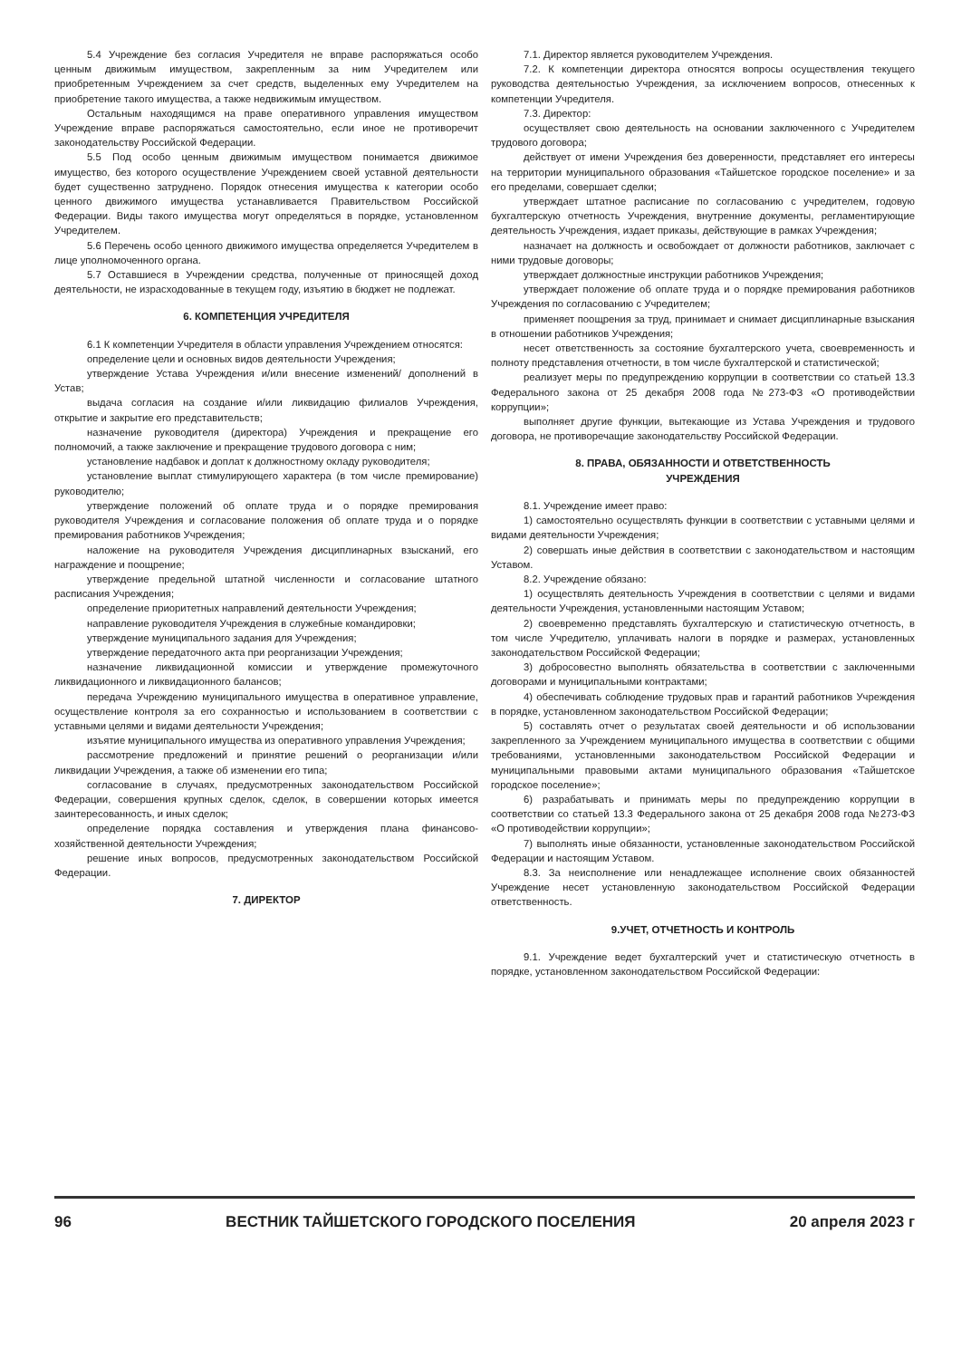5.4 Учреждение без согласия Учредителя не вправе распоряжаться особо ценным движимым имуществом, закрепленным за ним Учредителем или приобретенным Учреждением за счет средств, выделенных ему Учредителем на приобретение такого имущества, а также недвижимым имуществом.
Остальным находящимся на праве оперативного управления имуществом Учреждение вправе распоряжаться самостоятельно, если иное не противоречит законодательству Российской Федерации.
5.5 Под особо ценным движимым имуществом понимается движимое имущество, без которого осуществление Учреждением своей уставной деятельности будет существенно затруднено. Порядок отнесения имущества к категории особо ценного движимого имущества устанавливается Правительством Российской Федерации. Виды такого имущества могут определяться в порядке, установленном Учредителем.
5.6 Перечень особо ценного движимого имущества определяется Учредителем в лице уполномоченного органа.
5.7 Оставшиеся в Учреждении средства, полученные от приносящей доход деятельности, не израсходованные в текущем году, изъятию в бюджет не подлежат.
6. КОМПЕТЕНЦИЯ УЧРЕДИТЕЛЯ
6.1 К компетенции Учредителя в области управления Учреждением относятся:
определение цели и основных видов деятельности Учреждения;
утверждение Устава Учреждения и/или внесение изменений/ дополнений в Устав;
выдача согласия на создание и/или ликвидацию филиалов Учреждения, открытие и закрытие его представительств;
назначение руководителя (директора) Учреждения и прекращение его полномочий, а также заключение и прекращение трудового договора с ним;
установление надбавок и доплат к должностному окладу руководителя;
установление выплат стимулирующего характера (в том числе премирование) руководителю;
утверждение положений об оплате труда и о порядке премирования руководителя Учреждения и согласование положения об оплате труда и о порядке премирования работников Учреждения;
наложение на руководителя Учреждения дисциплинарных взысканий, его награждение и поощрение;
утверждение предельной штатной численности и согласование штатного расписания Учреждения;
определение приоритетных направлений деятельности Учреждения;
направление руководителя Учреждения в служебные командировки;
утверждение муниципального задания для Учреждения;
утверждение передаточного акта при реорганизации Учреждения;
назначение ликвидационной комиссии и утверждение промежуточного ликвидационного и ликвидационного балансов;
передача Учреждению муниципального имущества в оперативное управление, осуществление контроля за его сохранностью и использованием в соответствии с уставными целями и видами деятельности Учреждения;
изъятие муниципального имущества из оперативного управления Учреждения;
рассмотрение предложений и принятие решений о реорганизации и/или ликвидации Учреждения, а также об изменении его типа;
согласование в случаях, предусмотренных законодательством Российской Федерации, совершения крупных сделок, сделок, в совершении которых имеется заинтересованность, и иных сделок;
определение порядка составления и утверждения плана финансово-хозяйственной деятельности Учреждения;
решение иных вопросов, предусмотренных законодательством Российской Федерации.
7. ДИРЕКТОР
7.1. Директор является руководителем Учреждения.
7.2. К компетенции директора относятся вопросы осуществления текущего руководства деятельностью Учреждения, за исключением вопросов, отнесенных к компетенции Учредителя.
7.3. Директор:
осуществляет свою деятельность на основании заключенного с Учредителем трудового договора;
действует от имени Учреждения без доверенности, представляет его интересы на территории муниципального образования «Тайшетское городское поселение» и за его пределами, совершает сделки;
утверждает штатное расписание по согласованию с учредителем, годовую бухгалтерскую отчетность Учреждения, внутренние документы, регламентирующие деятельность Учреждения, издает приказы, действующие в рамках Учреждения;
назначает на должность и освобождает от должности работников, заключает с ними трудовые договоры;
утверждает должностные инструкции работников Учреждения;
утверждает положение об оплате труда и о порядке премирования работников Учреждения по согласованию с Учредителем;
применяет поощрения за труд, принимает и снимает дисциплинарные взыскания в отношении работников Учреждения;
несет ответственность за состояние бухгалтерского учета, своевременность и полноту представления отчетности, в том числе бухгалтерской и статистической;
реализует меры по предупреждению коррупции в соответствии со статьей 13.3 Федерального закона от 25 декабря 2008 года №273-ФЗ «О противодействии коррупции»;
выполняет другие функции, вытекающие из Устава Учреждения и трудового договора, не противоречащие законодательству Российской Федерации.
8. ПРАВА, ОБЯЗАННОСТИ И ОТВЕТСТВЕННОСТЬ
УЧРЕЖДЕНИЯ
8.1. Учреждение имеет право:
1) самостоятельно осуществлять функции в соответствии с уставными целями и видами деятельности Учреждения;
2) совершать иные действия в соответствии с законодательством и настоящим Уставом.
8.2. Учреждение обязано:
1) осуществлять деятельность Учреждения в соответствии с целями и видами деятельности Учреждения, установленными настоящим Уставом;
2) своевременно представлять бухгалтерскую и статистическую отчетность, в том числе Учредителю, уплачивать налоги в порядке и размерах, установленных законодательством Российской Федерации;
3) добросовестно выполнять обязательства в соответствии с заключенными договорами и муниципальными контрактами;
4) обеспечивать соблюдение трудовых прав и гарантий работников Учреждения в порядке, установленном законодательством Российской Федерации;
5) составлять отчет о результатах своей деятельности и об использовании закрепленного за Учреждением муниципального имущества в соответствии с общими требованиями, установленными законодательством Российской Федерации и муниципальными правовыми актами муниципального образования «Тайшетское городское поселение»;
6) разрабатывать и принимать меры по предупреждению коррупции в соответствии со статьей 13.3 Федерального закона от 25 декабря 2008 года №273-ФЗ «О противодействии коррупции»;
7) выполнять иные обязанности, установленные законодательством Российской Федерации и настоящим Уставом.
8.3. За неисполнение или ненадлежащее исполнение своих обязанностей Учреждение несет установленную законодательством Российской Федерации ответственность.
9.УЧЕТ, ОТЧЕТНОСТЬ И КОНТРОЛЬ
9.1. Учреждение ведет бухгалтерский учет и статистическую отчетность в порядке, установленном законодательством Российской Федерации:
96 ВЕСТНИК ТАЙШЕТСКОГО ГОРОДСКОГО ПОСЕЛЕНИЯ 20 апреля 2023 г